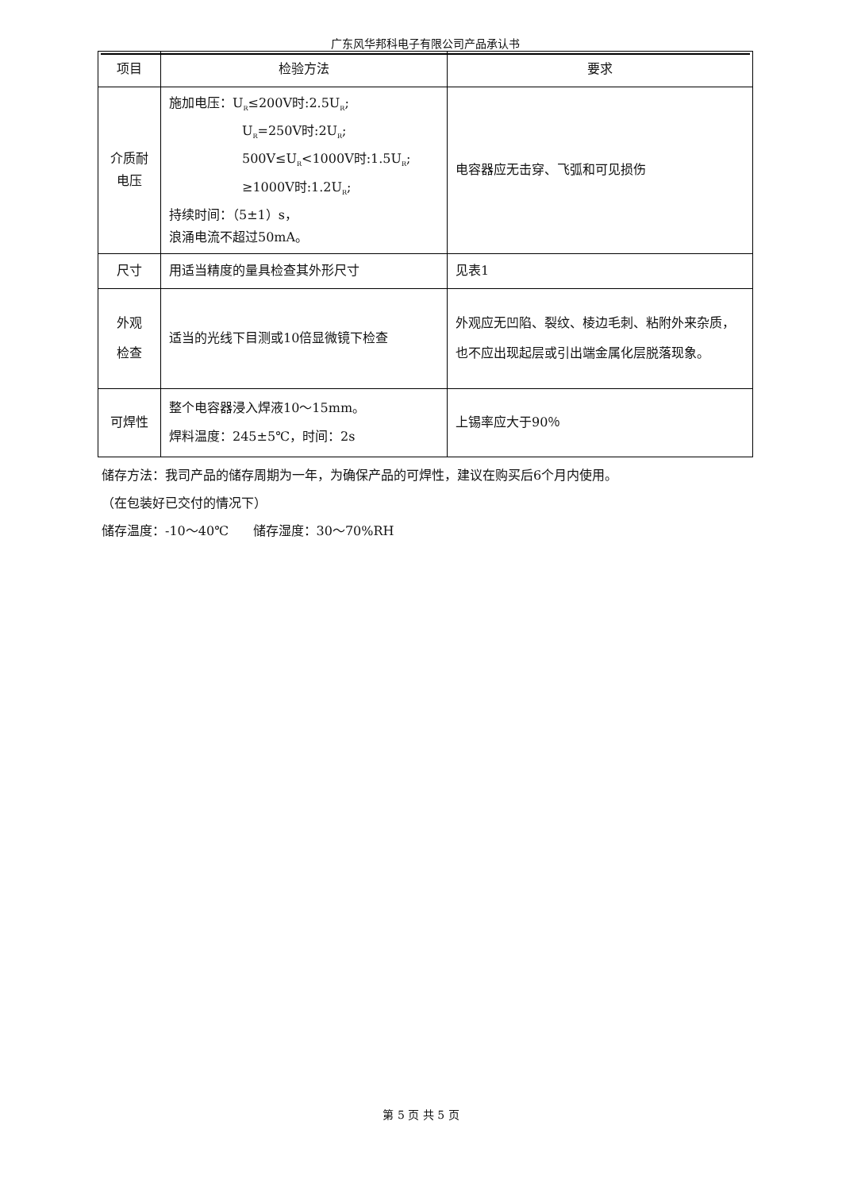广东风华邦科电子有限公司产品承认书
| 项目 | 检验方法 | 要求 |
| --- | --- | --- |
| 介质耐 电压 | 施加电压：U<sub>R</sub>≤200V时:2.5U<sub>R</sub>; U<sub>R</sub>=250V时:2U<sub>R</sub>; 500V≤U<sub>R</sub><1000V时:1.5U<sub>R</sub>; ≥1000V时:1.2U<sub>R</sub>; 持续时间：（5±1）s， 浪涌电流不超过50mA。 | 电容器应无击穿、飞弧和可见损伤 |
| 尺寸 | 用适当精度的量具检查其外形尺寸 | 见表1 |
| 外观 检查 | 适当的光线下目测或10倍显微镜下检查 | 外观应无凹陷、裂纹、棱边毛刺、粘附外来杂质，也不应出现起层或引出端金属化层脱落现象。 |
| 可焊性 | 整个电容器浸入焊液10～15mm。 焊料温度：245±5℃，时间：2s | 上锡率应大于90％ |
储存方法：我司产品的储存周期为一年，为确保产品的可焊性，建议在购买后6个月内使用。
（在包装好已交付的情况下）
储存温度：-10～40℃ 储存湿度：30～70%RH
第 5 页 共 5 页